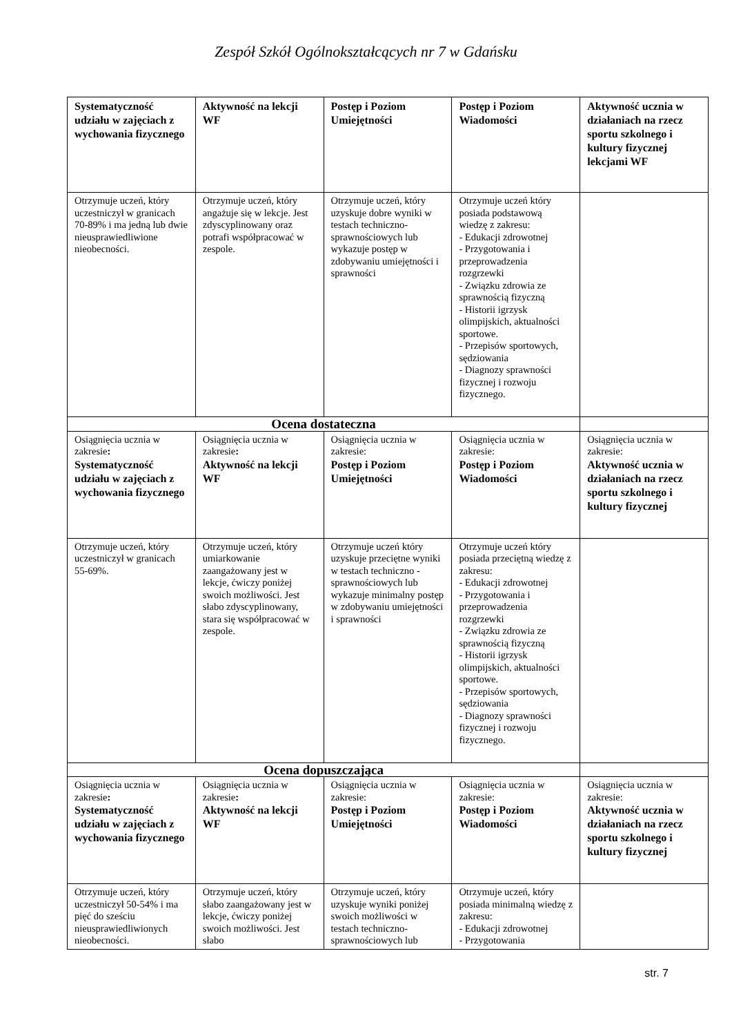Zespół Szkół Ogólnokształcących nr 7 w Gdańsku
| Systematyczność udziału w zajęciach z wychowania fizycznego | Aktywność na lekcji WF | Postęp i Poziom Umiejętności | Postęp i Poziom Wiadomości | Aktywność ucznia w działaniach na rzecz sportu szkolnego i kultury fizycznej lekcjami WF |
| Otrzymuje uczeń, który uczestniczył w granicach 70-89% i ma jedną lub dwie nieusprawiedliwione nieobecności. | Otrzymuje uczeń, który angażuje się w lekcje. Jest zdyscyplinowany oraz potrafi współpracować w zespole. | Otrzymuje uczeń, który uzyskuje dobre wyniki w testach techniczno-sprawnościowych lub wykazuje postęp w zdobywaniu umiejętności i sprawności | Otrzymuje uczeń który posiada podstawową wiedzę z zakresu: - Edukacji zdrowotnej - Przygotowania i przeprowadzenia rozgrzewki - Związku zdrowia ze sprawnością fizyczną - Historii igrzysk olimpijskich, aktualności sportowe. - Przepisów sportowych, sędziowania - Diagnozy sprawności fizycznej i rozwoju fizycznego. | |
| Ocena dostateczna | | | | |
| Osiągnięcia ucznia w zakresie : Systematyczność udziału w zajęciach z wychowania fizycznego | Osiągnięcia ucznia w zakresie : Aktywność na lekcji WF | Osiągnięcia ucznia w zakresie: Postęp i Poziom Umiejętności | Osiągnięcia ucznia w zakresie: Postęp i Poziom Wiadomości | Osiągnięcia ucznia w zakresie: Aktywność ucznia w działaniach na rzecz sportu szkolnego i kultury fizycznej |
| Otrzymuje uczeń, który uczestniczył w granicach 55-69%. | Otrzymuje uczeń, który umiarkowanie zaangażowany jest w lekcje, ćwiczy poniżej swoich możliwości. Jest słabo zdyscyplinowany, stara się współpracować w zespole. | Otrzymuje uczeń który uzyskuje przeciętne wyniki w testach techniczno - sprawnościowych lub wykazuje minimalny postęp w zdobywaniu umiejętności i sprawności | Otrzymuje uczeń który posiada przeciętną wiedzę z zakresu: - Edukacji zdrowotnej - Przygotowania i przeprowadzenia rozgrzewki - Związku zdrowia ze sprawnością fizyczną - Historii igrzysk olimpijskich, aktualności sportowe. - Przepisów sportowych, sędziowania - Diagnozy sprawności fizycznej i rozwoju fizycznego. | |
| Ocena dopuszczająca | | | | |
| Osiągnięcia ucznia w zakresie : Systematyczność udziału w zajęciach z wychowania fizycznego | Osiągnięcia ucznia w zakresie : Aktywność na lekcji WF | Osiągnięcia ucznia w zakresie: Postęp i Poziom Umiejętności | Osiągnięcia ucznia w zakresie: Postęp i Poziom Wiadomości | Osiągnięcia ucznia w zakresie: Aktywność ucznia w działaniach na rzecz sportu szkolnego i kultury fizycznej |
| Otrzymuje uczeń, który uczestniczył 50-54% i ma pięć do sześciu nieusprawiedliwionych nieobecności. | Otrzymuje uczeń, który słabo zaangażowany jest w lekcje, ćwiczy poniżej swoich możliwości. Jest słabo | Otrzymuje uczeń, który uzyskuje wyniki poniżej swoich możliwości w testach techniczno-sprawnościowych lub | Otrzymuje uczeń, który posiada minimalną wiedzę z zakresu: - Edukacji zdrowotnej - Przygotowania | |
str. 7